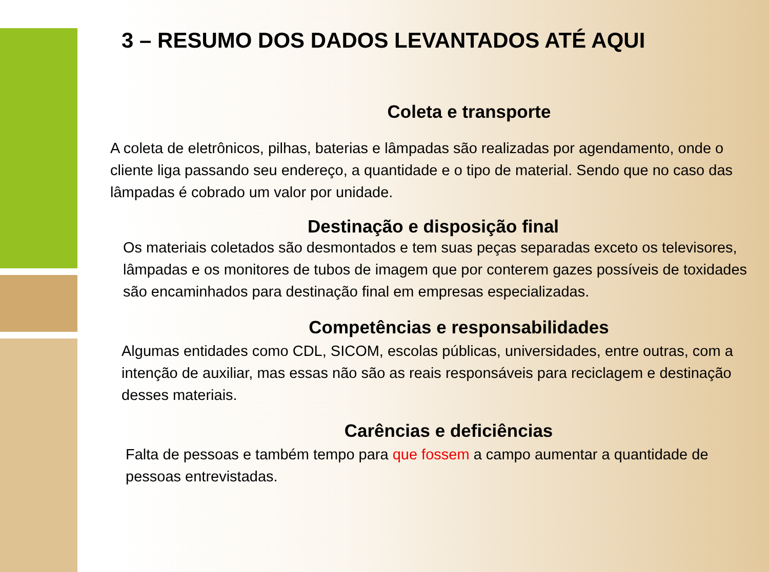3 – RESUMO DOS DADOS LEVANTADOS ATÉ AQUI
Coleta e transporte
A coleta de eletrônicos, pilhas, baterias e lâmpadas são realizadas por agendamento, onde o cliente liga passando seu endereço, a quantidade e o tipo de material. Sendo que no caso das lâmpadas é cobrado um valor por unidade.
Destinação e disposição final
Os materiais coletados são desmontados e tem suas peças separadas exceto os televisores, lâmpadas e os monitores de tubos de imagem que por conterem gazes possíveis de toxidades são encaminhados para destinação final em empresas especializadas.
Competências e responsabilidades
Algumas entidades como CDL, SICOM, escolas públicas, universidades, entre outras, com a intenção de auxiliar, mas essas não são as reais responsáveis para reciclagem e destinação desses materiais.
Carências e deficiências
Falta de pessoas e também tempo para que fossem a campo aumentar a quantidade de pessoas entrevistadas.